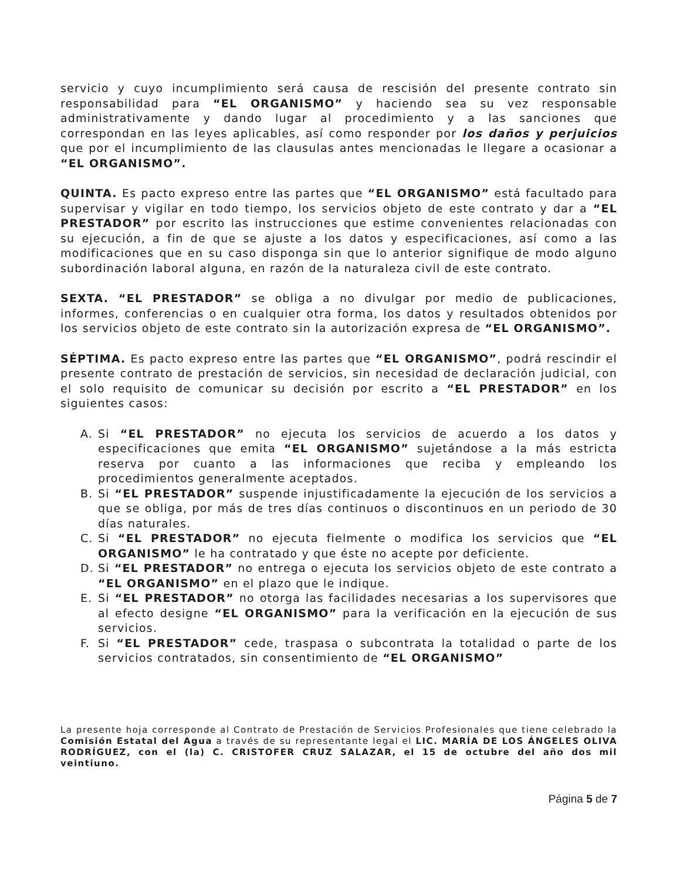servicio y cuyo incumplimiento será causa de rescisión del presente contrato sin responsabilidad para “EL ORGANISMO” y haciendo sea su vez responsable administrativamente y dando lugar al procedimiento y a las sanciones que correspondan en las leyes aplicables, así como responder por los daños y perjuicios que por el incumplimiento de las clausulas antes mencionadas le llegare a ocasionar a “EL ORGANISMO”.
QUINTA. Es pacto expreso entre las partes que “EL ORGANISMO” está facultado para supervisar y vigilar en todo tiempo, los servicios objeto de este contrato y dar a “EL PRESTADOR” por escrito las instrucciones que estime convenientes relacionadas con su ejecución, a fin de que se ajuste a los datos y especificaciones, así como a las modificaciones que en su caso disponga sin que lo anterior signifique de modo alguno subordinación laboral alguna, en razón de la naturaleza civil de este contrato.
SEXTA. “EL PRESTADOR” se obliga a no divulgar por medio de publicaciones, informes, conferencias o en cualquier otra forma, los datos y resultados obtenidos por los servicios objeto de este contrato sin la autorización expresa de “EL ORGANISMO”.
SÉPTIMA. Es pacto expreso entre las partes que “EL ORGANISMO”, podrá rescindir el presente contrato de prestación de servicios, sin necesidad de declaración judicial, con el solo requisito de comunicar su decisión por escrito a “EL PRESTADOR” en los siguientes casos:
A. Si “EL PRESTADOR” no ejecuta los servicios de acuerdo a los datos y especificaciones que emita “EL ORGANISMO” sujetándose a la más estricta reserva por cuanto a las informaciones que reciba y empleando los procedimientos generalmente aceptados.
B. Si “EL PRESTADOR” suspende injustificadamente la ejecución de los servicios a que se obliga, por más de tres días continuos o discontinuos en un periodo de 30 días naturales.
C. Si “EL PRESTADOR” no ejecuta fielmente o modifica los servicios que “EL ORGANISMO” le ha contratado y que éste no acepte por deficiente.
D. Si “EL PRESTADOR” no entrega o ejecuta los servicios objeto de este contrato a “EL ORGANISMO” en el plazo que le indique.
E. Si “EL PRESTADOR” no otorga las facilidades necesarias a los supervisores que al efecto designe “EL ORGANISMO” para la verificación en la ejecución de sus servicios.
F. Si “EL PRESTADOR” cede, traspasa o subcontrata la totalidad o parte de los servicios contratados, sin consentimiento de “EL ORGANISMO”
La presente hoja corresponde al Contrato de Prestación de Servicios Profesionales que tiene celebrado la Comisión Estatal del Agua a través de su representante legal el LIC. MARÍA DE LOS ÁNGELES OLIVA RODRÍGUEZ, con el (la) C. CRISTOFER CRUZ SALAZAR, el 15 de octubre del año dos mil veintiuno.
Página 5 de 7